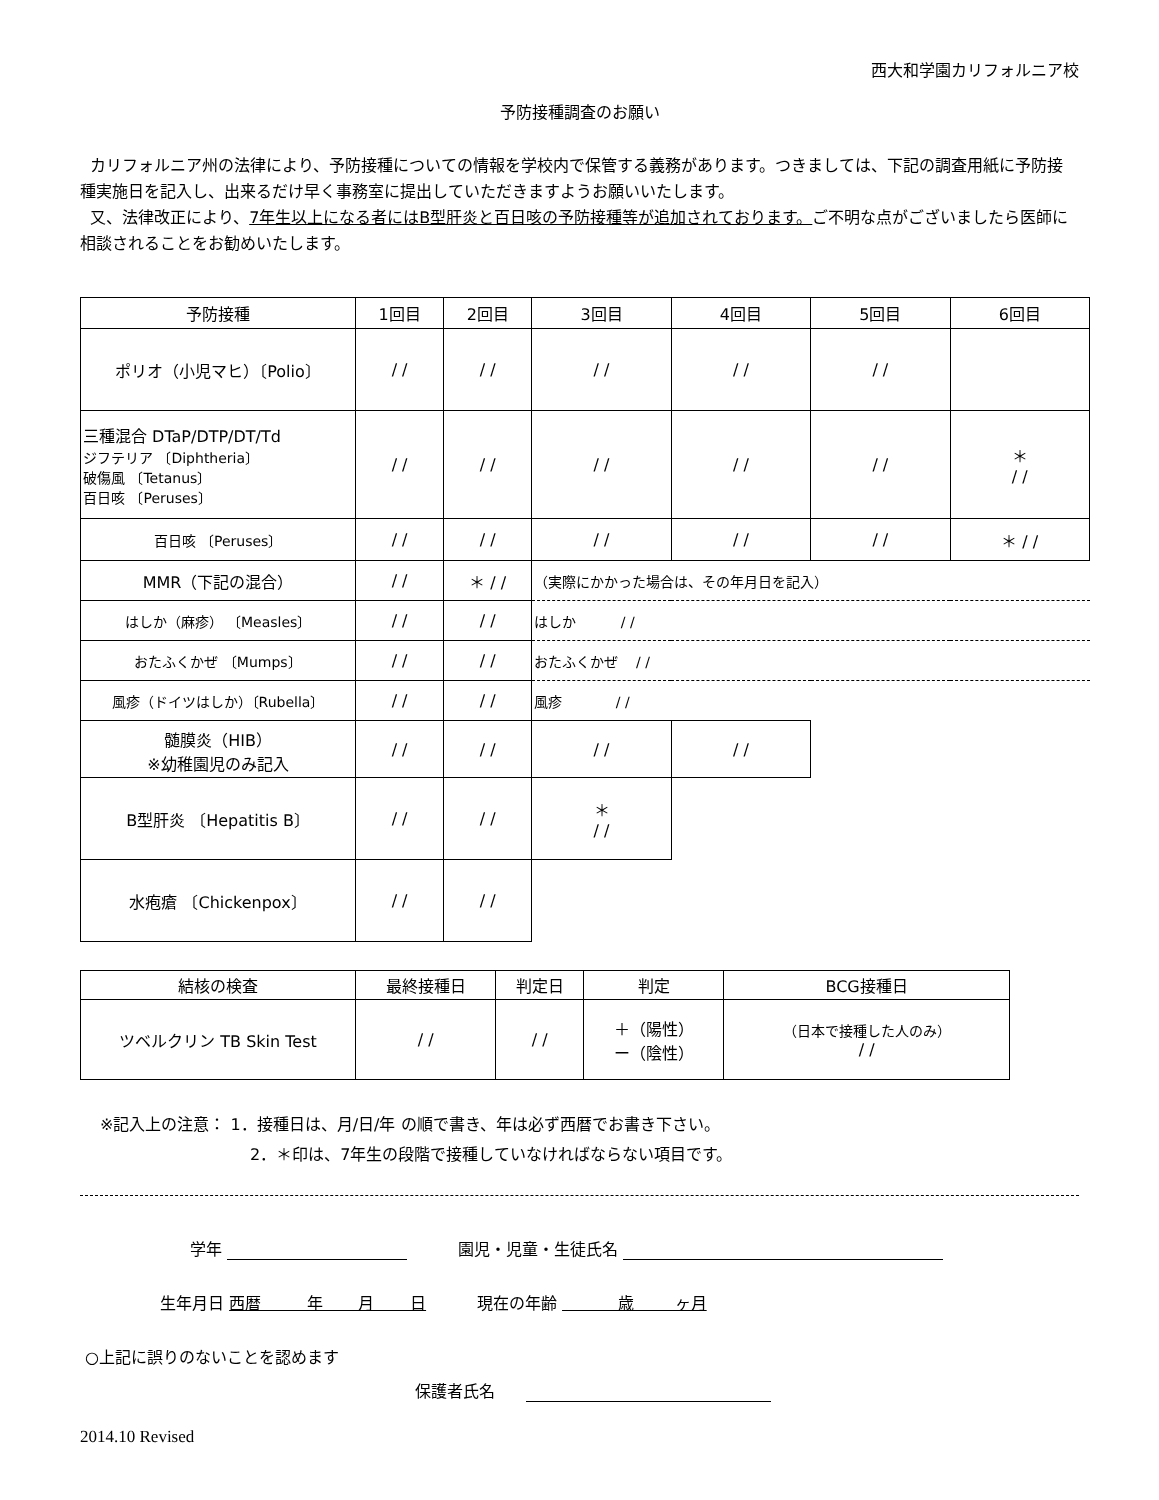西大和学園カリフォルニア校
予防接種調査のお願い
カリフォルニア州の法律により、予防接種についての情報を学校内で保管する義務があります。つきましては、下記の調査用紙に予防接種実施日を記入し、出来るだけ早く事務室に提出していただきますようお願いいたします。
又、法律改正により、7年生以上になる者にはB型肝炎と百日咳の予防接種等が追加されております。ご不明な点がございましたら医師に相談されることをお勧めいたします。
| 予防接種 | 1回目 | 2回目 | 3回目 | 4回目 | 5回目 | 6回目 |
| --- | --- | --- | --- | --- | --- | --- |
| ポリオ（小児マヒ）〔Polio〕 | / / | / / | / / | / / | / / | |
| 三種混合 DTaP/DTP/DT/Td ジフテリア 〔Diphtheria〕 破傷風 〔Tetanus〕 百日咳 〔Peruses〕 | / / | / / | / / | / / | / / | ＊ / / |
| 百日咳 〔Peruses〕 | / / | / / | / / | / / | / / | ＊ / / |
| MMR（下記の混合） | / / | ＊ / / | （実際にかかった場合は、その年月日を記入） | | | |
| はしか（麻疹） 〔Measles〕 | / / | / / | はしか / / | | | |
| おたふくかぜ 〔Mumps〕 | / / | / / | おたふくかぜ / / | | | |
| 風疹（ドイツはしか）〔Rubella〕 | / / | / / | 風疹 / / | | | |
| 髄膜炎（HIB） ※幼稚園児のみ記入 | / / | / / | / / | / / | | |
| B型肝炎 〔Hepatitis B〕 | / / | / / | ＊ / / | | | |
| 水疱瘡 〔Chickenpox〕 | / / | / / | | | | |
| 結核の検査 | 最終接種日 | 判定日 | 判定 | BCG接種日 |
| --- | --- | --- | --- | --- |
| ツベルクリン TB Skin Test | / / | / / | ＋（陽性） ー（陰性） | （日本で接種した人のみ） / / |
※記入上の注意： 1．接種日は、月/日/年 の順で書き、年は必ず西暦でお書き下さい。
2．＊印は、7年生の段階で接種していなければならない項目です。
学年 園児・児童・生徒氏名
生年月日 西暦 年 月 日 現在の年齢 歳 ヶ月
○上記に誤りのないことを認めます
保護者氏名
2014.10 Revised